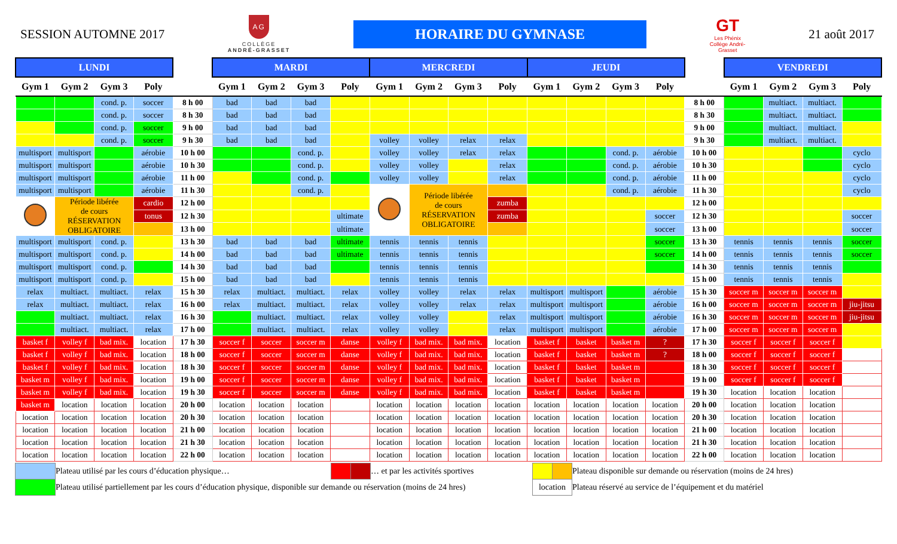SESSION AUTOMNE 2017
AG
COLLÈGE
ANDRÉ-GRASSET
HORAIRE DU GYMNASE
GT
Les Phénix
Collège André-Grasset
21 août 2017
| LUNDI | | | | | MARDI | | | | MERCREDI | | | | JEUDI | | | | | VENDREDI | | | |
| --- | --- | --- | --- | --- | --- | --- | --- | --- | --- | --- | --- | --- | --- | --- | --- | --- | --- | --- | --- | --- | --- |
| Gym 1 | Gym 2 | Gym 3 | Poly | | Gym 1 | Gym 2 | Gym 3 | Poly | Gym 1 | Gym 2 | Gym 3 | Poly | Gym 1 | Gym 2 | Gym 3 | Poly | | Gym 1 | Gym 2 | Gym 3 | Poly |
| | | cond. p. | soccer | 8 h 00 | bad | bad | bad | | | | | | | | | | 8 h 00 | | multiact. | multiact. | |
| | | cond. p. | soccer | 8 h 30 | bad | bad | bad | | | | | | | | | | 8 h 30 | | multiact. | multiact. | |
| | | cond. p. | soccer | 9 h 00 | bad | bad | bad | | | | | | | | | | 9 h 00 | | multiact. | multiact. | |
| | | cond. p. | soccer | 9 h 30 | bad | bad | bad | | volley | volley | relax | relax | | | | | 9 h 30 | | multiact. | multiact. | |
| multisport | multisport | | aérobie | 10 h 00 | | | cond. p. | | volley | volley | relax | relax | | | cond. p. | aérobie | 10 h 00 | | | | cyclo |
| multisport | multisport | | aérobie | 10 h 30 | | | cond. p. | | volley | volley | | relax | | | cond. p. | aérobie | 10 h 30 | | | | cyclo |
| multisport | multisport | | aérobie | 11 h 00 | | | cond. p. | | volley | volley | | relax | | | cond. p. | aérobie | 11 h 00 | | | | cyclo |
| multisport | multisport | | aérobie | 11 h 30 | | | cond. p. | | | Période libérée de cours RÉSERVATION OBLIGATOIRE | | | | | cond. p. | aérobie | 11 h 30 | | | | cyclo |
| | Période libérée de cours RÉSERVATION OBLIGATOIRE | | cardio | 12 h 00 | | | | | | | | zumba | | | | | 12 h 00 | | | | |
| | | | tonus | 12 h 30 | | | | ultimate | | | | zumba | | | | soccer | 12 h 30 | | | | soccer |
| | | | | 13 h 00 | | | | ultimate | | | | | | | | soccer | 13 h 00 | | | | soccer |
| multisport | multisport | cond. p. | | 13 h 30 | bad | bad | bad | ultimate | tennis | tennis | tennis | | | | | soccer | 13 h 30 | tennis | tennis | tennis | soccer |
| multisport | multisport | cond. p. | | 14 h 00 | bad | bad | bad | ultimate | tennis | tennis | tennis | | | | | soccer | 14 h 00 | tennis | tennis | tennis | soccer |
| multisport | multisport | cond. p. | | 14 h 30 | bad | bad | bad | | tennis | tennis | tennis | | | | | | 14 h 30 | tennis | tennis | tennis | |
| multisport | multisport | cond. p. | | 15 h 00 | bad | bad | bad | | tennis | tennis | tennis | | | | | | 15 h 00 | tennis | tennis | tennis | |
| relax | multiact. | multiact. | relax | 15 h 30 | relax | multiact. | multiact. | relax | volley | volley | relax | relax | multisport | multisport | | aérobie | 15 h 30 | soccer m | soccer m | soccer m | |
| relax | multiact. | multiact. | relax | 16 h 00 | relax | multiact. | multiact. | relax | volley | volley | relax | relax | multisport | multisport | | aérobie | 16 h 00 | soccer m | soccer m | soccer m | jiu-jitsu |
| | multiact. | multiact. | relax | 16 h 30 | | multiact. | multiact. | relax | volley | volley | | relax | multisport | multisport | | aérobie | 16 h 30 | soccer m | soccer m | soccer m | jiu-jitsu |
| | multiact. | multiact. | relax | 17 h 00 | | multiact. | multiact. | relax | volley | volley | | relax | multisport | multisport | | aérobie | 17 h 00 | soccer m | soccer m | soccer m | |
| basket f | volley f | bad mix. | location | 17 h 30 | soccer f | soccer | soccer m | danse | volley f | bad mix. | bad mix. | location | basket f | basket | basket m | ? | 17 h 30 | soccer f | soccer f | soccer f | |
| basket f | volley f | bad mix. | location | 18 h 00 | soccer f | soccer | soccer m | danse | volley f | bad mix. | bad mix. | location | basket f | basket | basket m | ? | 18 h 00 | soccer f | soccer f | soccer f | |
| basket f | volley f | bad mix. | location | 18 h 30 | soccer f | soccer | soccer m | danse | volley f | bad mix. | bad mix. | location | basket f | basket | basket m | | 18 h 30 | soccer f | soccer f | soccer f | |
| basket m | volley f | bad mix. | location | 19 h 00 | soccer f | soccer | soccer m | danse | volley f | bad mix. | bad mix. | location | basket f | basket | basket m | | 19 h 00 | soccer f | soccer f | soccer f | |
| basket m | volley f | bad mix. | location | 19 h 30 | soccer f | soccer | soccer m | danse | volley f | bad mix. | bad mix. | location | basket f | basket | basket m | | 19 h 30 | location | location | location | |
| basket m | location | location | location | 20 h 00 | location | location | location | | location | location | location | location | location | location | location | location | 20 h 00 | location | location | location | |
| location | location | location | location | 20 h 30 | location | location | location | | location | location | location | location | location | location | location | location | 20 h 30 | location | location | location | |
| location | location | location | location | 21 h 00 | location | location | location | | location | location | location | location | location | location | location | location | 21 h 00 | location | location | location | |
| location | location | location | location | 21 h 30 | location | location | location | | location | location | location | location | location | location | location | location | 21 h 30 | location | location | location | |
| location | location | location | location | 22 h 00 | location | location | location | | location | location | location | location | location | location | location | location | 22 h 00 | location | location | location | |
| | Plateau utilisé par les cours d’éducation physique… | | | … et par les activités sportives | | | Plateau disponible sur demande ou réservation (moins de 24 hres) |
| | Plateau utilisé partiellement par les cours d’éducation physique, disponible sur demande ou réservation (moins de 24 hres) | | | | location | | Plateau réservé au service de l’équipement et du matériel |